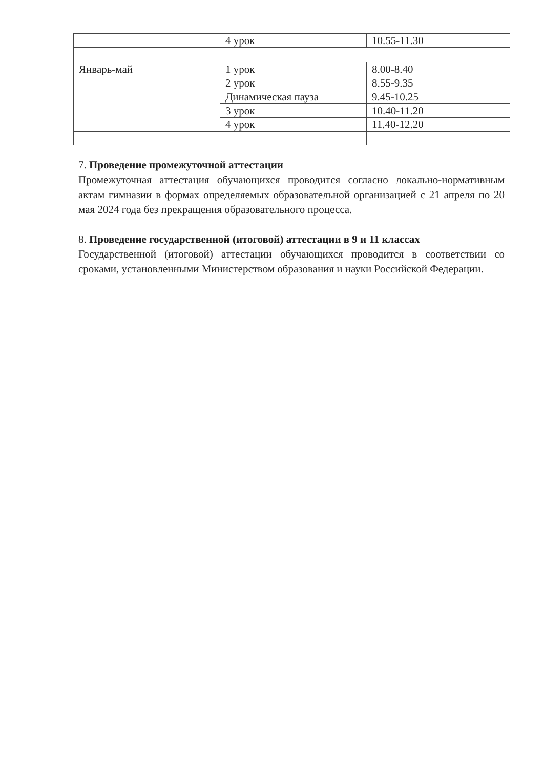| | 4 урок | 10.55-11.30 |
| Январь-май | 1 урок | 8.00-8.40 |
| | 2 урок | 8.55-9.35 |
| | Динамическая пауза | 9.45-10.25 |
| | 3 урок | 10.40-11.20 |
| | 4 урок | 11.40-12.20 |
7. Проведение промежуточной аттестации
Промежуточная аттестация обучающихся проводится согласно локально-нормативным актам гимназии в формах определяемых образовательной организацией с 21 апреля по 20 мая 2024 года без прекращения образовательного процесса.
8. Проведение государственной (итоговой) аттестации в 9 и 11 классах
Государственной (итоговой) аттестации обучающихся проводится в соответствии со сроками, установленными Министерством образования и науки Российской Федерации.